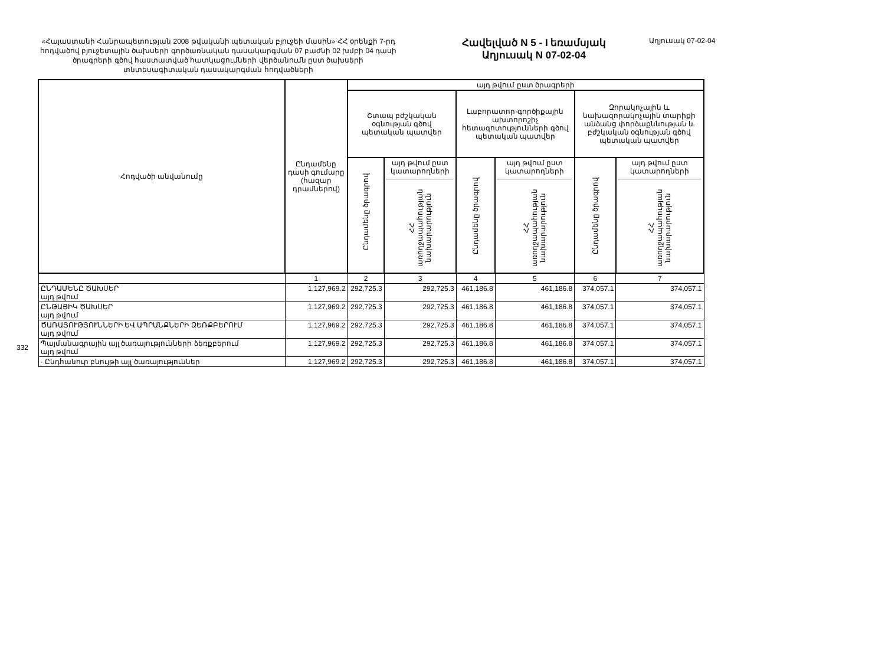332
«Հայաստանի Հանրապետության 2008 թվականի պետական բյուջեի մասին» ՀՀ օրենքի 7-րդ հոդվածով բյուջետային ծախսերի գործառնական դասակարգման 07 բաժնի 02 խմբի 04 դասի ծրագրերի գծով հաստատված հատկացումների վերծանումն ըստ ծախսերի տնտեսագիտական դասակարգման հոդվածների
Հավելված N 5 - I եռամսյակ
Աղյուսակ N 07-02-04
Աղյուսակ 07-02-04
| Հոդվածի անվանումը | Ընդամենը դասի գումարը (հազար դրամներով) | այդ թվում ըստ ծրագրերի | | | | | |
| --- | --- | --- | --- | --- | --- | --- | --- |
| | | Շտապ բժշկական օգնության գծով պետական պատվեր | | Լաբորատոր-գործիքային ախտորոշիչ հետազոտությունների գծով պետական պատվեր | | Զորակոչային և նախազորակոչային տարիքի անձանց փորձաքննության և բժշկական օգնության գծով պետական պատվեր | |
| | | Ընդամենը ծրագրով | այդ թվում ըստ կատարողների ՀՀ առողջապահության նախարարություն | Ընդամենը ծրագրով | այդ թվում ըստ կատարողների ՀՀ առողջապահության նախարարություն | Ընդամենը ծրագրով | այդ թվում ըստ կատարողների ՀՀ առողջապահության նախարարություն |
| | 1 | 2 | 3 | 4 | 5 | 6 | 7 |
| ԸՆԴԱՄԵՆԸ ԾԱԽՍԵՐ այդ թվում | 1,127,969.2 | 292,725.3 | 292,725.3 | 461,186.8 | 461,186.8 | 374,057.1 | 374,057.1 |
| ԸՆԹԱՑԻԿ ԾԱԽՍԵՐ այդ թվում | 1,127,969.2 | 292,725.3 | 292,725.3 | 461,186.8 | 461,186.8 | 374,057.1 | 374,057.1 |
| ԾԱՌԱՅՈՒԹՅՈՒՆՆԵՐԻ ԵՎ ԱՊՐԱՆՔՆԵՐԻ ՁԵՌՔԲԵՐՈՒՄ այդ թվում | 1,127,969.2 | 292,725.3 | 292,725.3 | 461,186.8 | 461,186.8 | 374,057.1 | 374,057.1 |
| Պայմանագրային այլ ծառայությունների ձեռքբերում այդ թվում | 1,127,969.2 | 292,725.3 | 292,725.3 | 461,186.8 | 461,186.8 | 374,057.1 | 374,057.1 |
| - Ընդհանուր բնույթի այլ ծառայություններ | 1,127,969.2 | 292,725.3 | 292,725.3 | 461,186.8 | 461,186.8 | 374,057.1 | 374,057.1 |